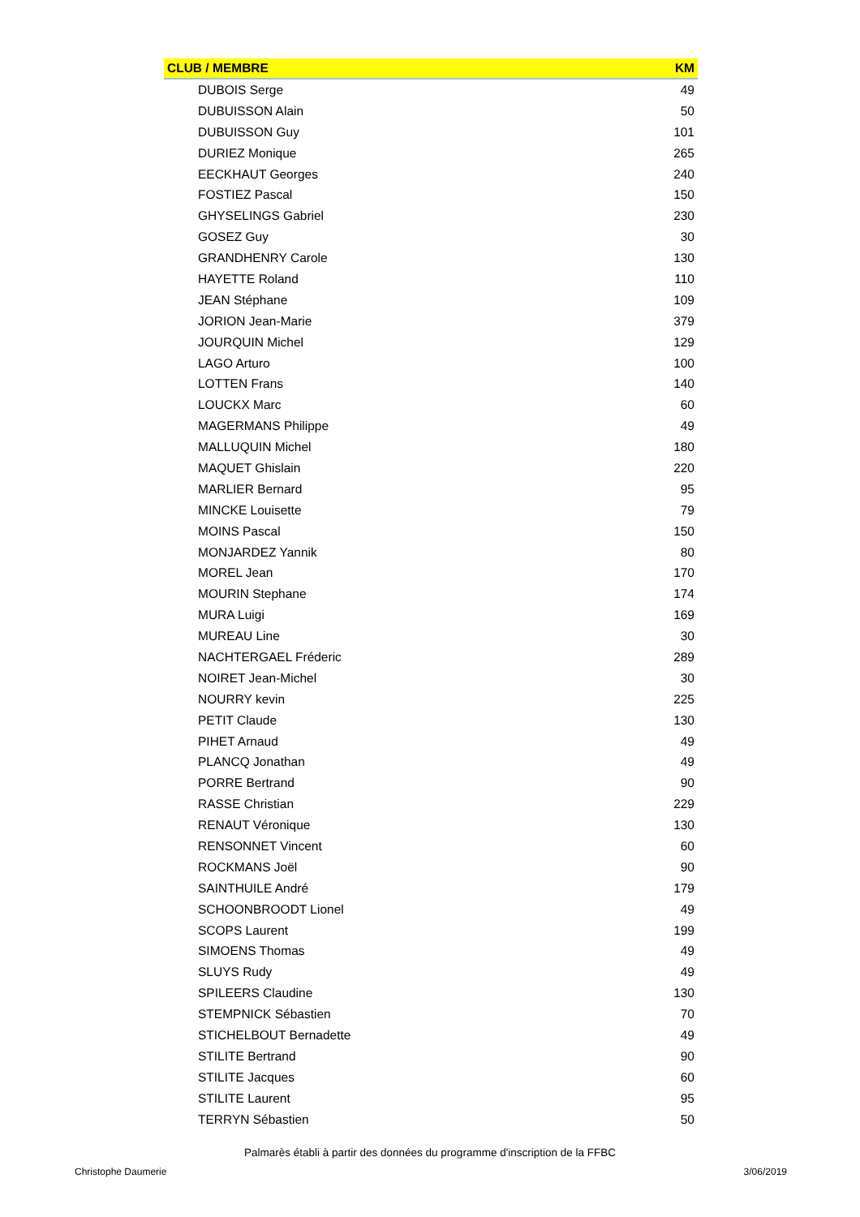| CLUB / MEMBRE | KM |
| --- | --- |
| DUBOIS Serge | 49 |
| DUBUISSON Alain | 50 |
| DUBUISSON Guy | 101 |
| DURIEZ Monique | 265 |
| EECKHAUT Georges | 240 |
| FOSTIEZ Pascal | 150 |
| GHYSELINGS Gabriel | 230 |
| GOSEZ Guy | 30 |
| GRANDHENRY Carole | 130 |
| HAYETTE Roland | 110 |
| JEAN Stéphane | 109 |
| JORION Jean-Marie | 379 |
| JOURQUIN Michel | 129 |
| LAGO Arturo | 100 |
| LOTTEN Frans | 140 |
| LOUCKX Marc | 60 |
| MAGERMANS Philippe | 49 |
| MALLUQUIN Michel | 180 |
| MAQUET Ghislain | 220 |
| MARLIER Bernard | 95 |
| MINCKE Louisette | 79 |
| MOINS Pascal | 150 |
| MONJARDEZ Yannik | 80 |
| MOREL Jean | 170 |
| MOURIN Stephane | 174 |
| MURA Luigi | 169 |
| MUREAU Line | 30 |
| NACHTERGAEL Fréderic | 289 |
| NOIRET Jean-Michel | 30 |
| NOURRY kevin | 225 |
| PETIT Claude | 130 |
| PIHET Arnaud | 49 |
| PLANCQ Jonathan | 49 |
| PORRE Bertrand | 90 |
| RASSE Christian | 229 |
| RENAUT Véronique | 130 |
| RENSONNET Vincent | 60 |
| ROCKMANS Joël | 90 |
| SAINTHUILE André | 179 |
| SCHOONBROODT Lionel | 49 |
| SCOPS Laurent | 199 |
| SIMOENS Thomas | 49 |
| SLUYS Rudy | 49 |
| SPILEERS Claudine | 130 |
| STEMPNICK Sébastien | 70 |
| STICHELBOUT Bernadette | 49 |
| STILITE Bertrand | 90 |
| STILITE Jacques | 60 |
| STILITE Laurent | 95 |
| TERRYN Sébastien | 50 |
Palmarès établi à partir des données du programme d'inscription de la FFBC
Christophe Daumerie 3/06/2019